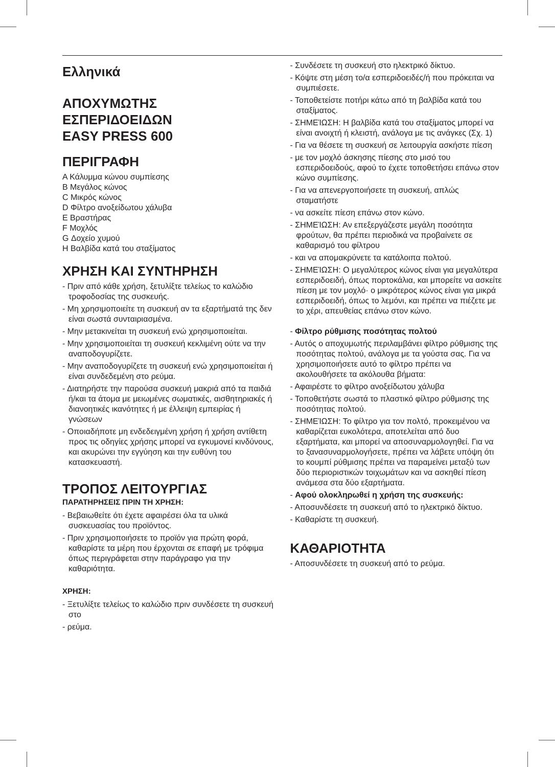Ελληνικά
ΑΠΟΧΥΜΩΤΗΣ
ΕΣΠΕΡΙΔΟΕΙΔΩΝ
EASY PRESS 600
ΠΕΡΙΓΡΑΦΗ
A Κάλυμμα κώνου συμπίεσης
B Μεγάλος κώνος
C Μικρός κώνος
D Φίλτρο ανοξείδωτου χάλυβα
E Βραστήρας
F Μοχλός
G Δοχείο χυμού
H Βαλβίδα κατά του σταξίματος
ΧΡΗΣΗ ΚΑΙ ΣΥΝΤΗΡΗΣΗ
- Πριν από κάθε χρήση, ξετυλίξτε τελείως το καλώδιο τροφοδοσίας της συσκευής.
- Μη χρησιμοποιείτε τη συσκευή αν τα εξαρτήματά της δεν είναι σωστά συνταιριασμένα.
- Μην μετακινείται τη συσκευή ενώ χρησιμοποιείται.
- Μην χρησιμοποιείται τη συσκευή κεκλιμένη ούτε να την αναποδογυρίζετε.
- Μην αναποδογυρίζετε τη συσκευή ενώ χρησιμοποιείται ή είναι συνδεδεμένη στο ρεύμα.
- Διατηρήστε την παρούσα συσκευή μακριά από τα παιδιά ή/και τα άτομα με μειωμένες σωματικές, αισθητηριακές ή διανοητικές ικανότητες ή με έλλειψη εμπειρίας ή γνώσεων
- Οποιαδήποτε μη ενδεδειγμένη χρήση ή χρήση αντίθετη προς τις οδηγίες χρήσης μπορεί να εγκυμονεί κινδύνους, και ακυρώνει την εγγύηση και την ευθύνη του κατασκευαστή.
ΤΡΟΠΟΣ ΛΕΙΤΟΥΡΓΙΑΣ
ΠΑΡΑΤΗΡΗΣΕΙΣ ΠΡΙΝ ΤΗ ΧΡΗΣΗ:
- Βεβαιωθείτε ότι έχετε αφαιρέσει όλα τα υλικά συσκευασίας του προϊόντος.
- Πριν χρησιμοποιήσετε το προϊόν για πρώτη φορά, καθαρίστε τα μέρη που έρχονται σε επαφή με τρόφιμα όπως περιγράφεται στην παράγραφο για την καθαριότητα.
ΧΡΗΣΗ:
- Ξετυλίξτε τελείως το καλώδιο πριν συνδέσετε τη συσκευή στο
- ρεύμα.
- Συνδέσετε τη συσκευή στο ηλεκτρικό δίκτυο.
- Κόψτε στη μέση το/α εσπεριδοειδές/ή που πρόκειται να συμπιέσετε.
- Τοποθετείστε ποτήρι κάτω από τη βαλβίδα κατά του σταξίματος.
- ΣΗΜΕΊΩΣΗ: Η βαλβίδα κατά του σταξίματος μπορεί να είναι ανοιχτή ή κλειστή, ανάλογα με τις ανάγκες (Σχ. 1)
- Για να θέσετε τη συσκευή σε λειτουργία ασκήστε πίεση
- με τον μοχλό άσκησης πίεσης στο μισό του εσπεριδοειδούς, αφού το έχετε τοποθετήσει επάνω στον κώνο συμπίεσης.
- Για να απενεργοποιήσετε τη συσκευή, απλώς σταματήστε
- να ασκείτε πίεση επάνω στον κώνο.
- ΣΗΜΕΊΩΣΗ: Αν επεξεργάζεστε μεγάλη ποσότητα φρούτων, θα πρέπει περιοδικά να προβαίνετε σε καθαρισμό του φίλτρου
- και να απομακρύνετε τα κατάλοιπα πολτού.
- ΣΗΜΕΊΩΣΗ: Ο μεγαλύτερος κώνος είναι για μεγαλύτερα εσπεριδοειδή, όπως πορτοκάλια, και μπορείτε να ασκείτε πίεση με τον μοχλό· ο μικρότερος κώνος είναι για μικρά εσπεριδοειδή, όπως το λεμόνι, και πρέπει να πιέζετε με το χέρι, απευθείας επάνω στον κώνο.
- Φίλτρο ρύθμισης ποσότητας πολτού
- Αυτός ο αποχυμωτής περιλαμβάνει φίλτρο ρύθμισης της ποσότητας πολτού, ανάλογα με τα γούστα σας. Για να χρησιμοποιήσετε αυτό το φίλτρο πρέπει να ακολουθήσετε τα ακόλουθα βήματα:
- Αφαιρέστε το φίλτρο ανοξείδωτου χάλυβα
- Τοποθετήστε σωστά το πλαστικό φίλτρο ρύθμισης της ποσότητας πολτού.
- ΣΗΜΕΊΩΣΗ: Το φίλτρο για τον πολτό, προκειμένου να καθαρίζεται ευκολότερα, αποτελείται από δυο εξαρτήματα, και μπορεί να αποσυναρμολογηθεί. Για να το ξανασυναρμολογήσετε, πρέπει να λάβετε υπόψη ότι το κουμπί ρύθμισης πρέπει να παραμείνει μεταξύ των δύο περιοριστικών τοιχωμάτων και να ασκηθεί πίεση ανάμεσα στα δύο εξαρτήματα.
- Αφού ολοκληρωθεί η χρήση της συσκευής:
- Αποσυνδέσετε τη συσκευή από το ηλεκτρικό δίκτυο.
- Καθαρίστε τη συσκευή.
ΚΑΘΑΡΙΟΤΗΤΑ
- Αποσυνδέσετε τη συσκευή από το ρεύμα.